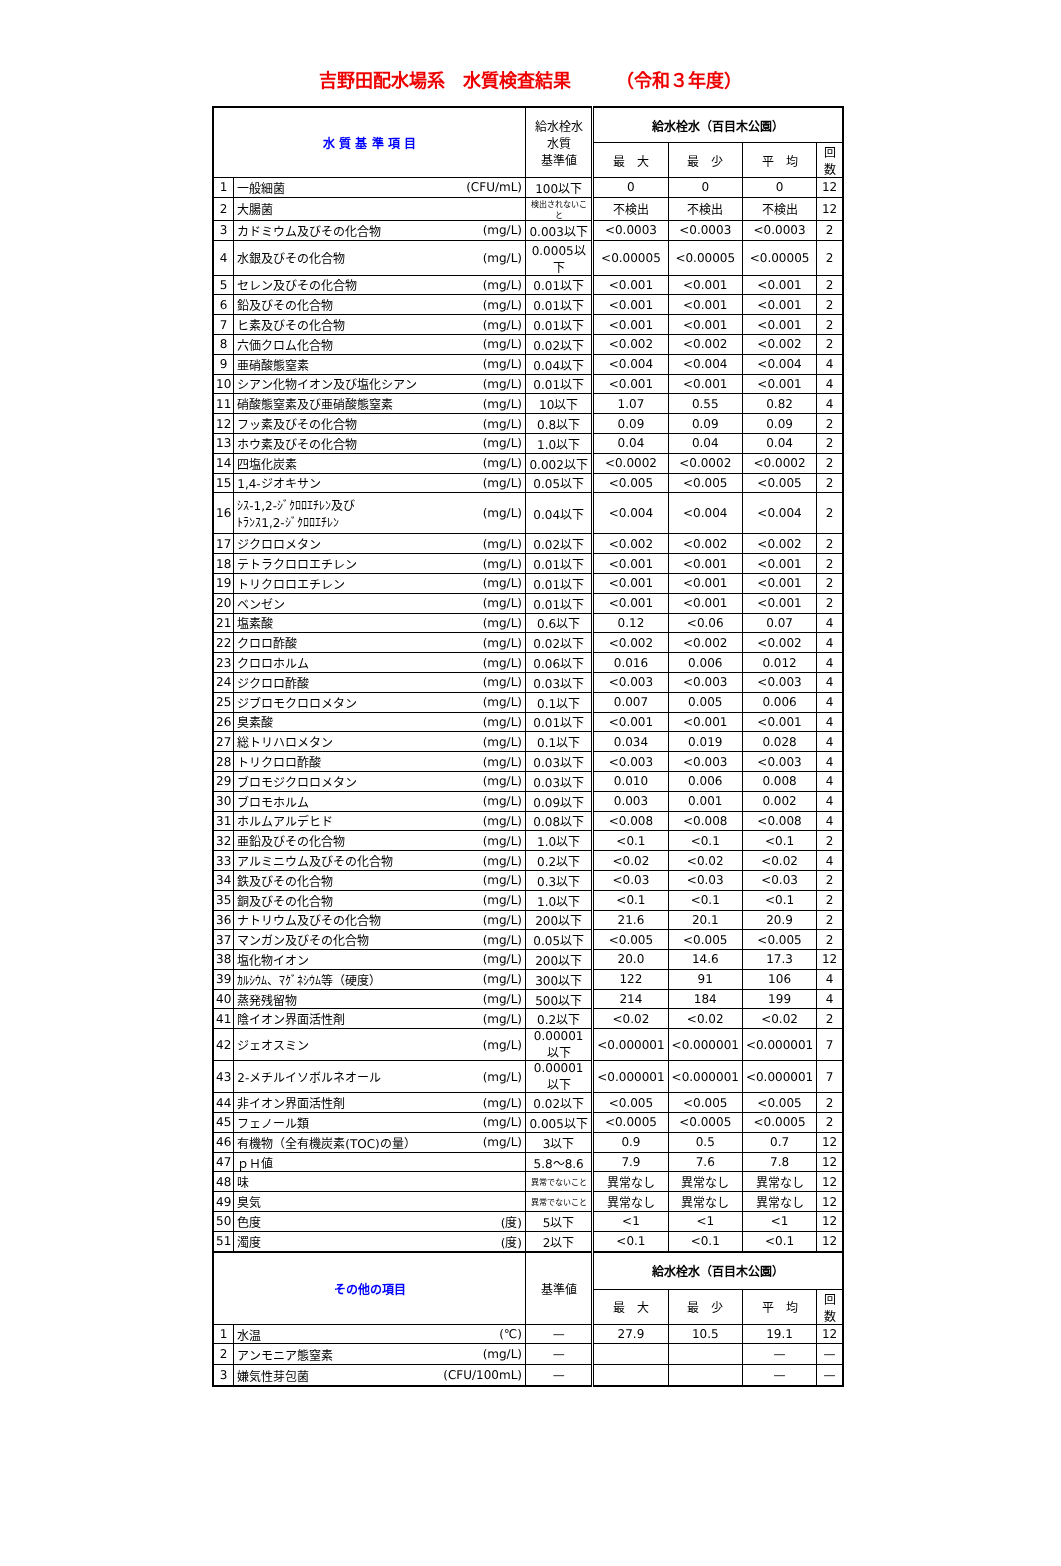吉野田配水場系　水質検査結果　　　（令和３年度）
| 水 質 基 準 項 目 | | | 給水栓水 水質 基準値 | 給水栓水（百目木公園） | | | |
| --- | --- | --- | --- | --- | --- | --- | --- |
| | | | | 最 大 | 最 少 | 平 均 | 回数 |
| 1 | 一般細菌 | (CFU/mL) | 100以下 | 0 | 0 | 0 | 12 |
| 2 | 大腸菌 | | 検出されないこと | 不検出 | 不検出 | 不検出 | 12 |
| 3 | カドミウム及びその化合物 | (mg/L) | 0.003以下 | <0.0003 | <0.0003 | <0.0003 | 2 |
| 4 | 水銀及びその化合物 | (mg/L) | 0.0005以下 | <0.00005 | <0.00005 | <0.00005 | 2 |
| 5 | セレン及びその化合物 | (mg/L) | 0.01以下 | <0.001 | <0.001 | <0.001 | 2 |
| 6 | 鉛及びその化合物 | (mg/L) | 0.01以下 | <0.001 | <0.001 | <0.001 | 2 |
| 7 | ヒ素及びその化合物 | (mg/L) | 0.01以下 | <0.001 | <0.001 | <0.001 | 2 |
| 8 | 六価クロム化合物 | (mg/L) | 0.02以下 | <0.002 | <0.002 | <0.002 | 2 |
| 9 | 亜硝酸態窒素 | (mg/L) | 0.04以下 | <0.004 | <0.004 | <0.004 | 4 |
| 10 | シアン化物イオン及び塩化シアン | (mg/L) | 0.01以下 | <0.001 | <0.001 | <0.001 | 4 |
| 11 | 硝酸態窒素及び亜硝酸態窒素 | (mg/L) | 10以下 | 1.07 | 0.55 | 0.82 | 4 |
| 12 | フッ素及びその化合物 | (mg/L) | 0.8以下 | 0.09 | 0.09 | 0.09 | 2 |
| 13 | ホウ素及びその化合物 | (mg/L) | 1.0以下 | 0.04 | 0.04 | 0.04 | 2 |
| 14 | 四塩化炭素 | (mg/L) | 0.002以下 | <0.0002 | <0.0002 | <0.0002 | 2 |
| 15 | 1,4-ジオキサン | (mg/L) | 0.05以下 | <0.005 | <0.005 | <0.005 | 2 |
| 16 | ｼｽ-1,2-ｼﾞｸﾛﾛｴﾁﾚﾝ及び ﾄﾗﾝｽ1,2-ｼﾞｸﾛﾛｴﾁﾚﾝ | (mg/L) | 0.04以下 | <0.004 | <0.004 | <0.004 | 2 |
| 17 | ジクロロメタン | (mg/L) | 0.02以下 | <0.002 | <0.002 | <0.002 | 2 |
| 18 | テトラクロロエチレン | (mg/L) | 0.01以下 | <0.001 | <0.001 | <0.001 | 2 |
| 19 | トリクロロエチレン | (mg/L) | 0.01以下 | <0.001 | <0.001 | <0.001 | 2 |
| 20 | ベンゼン | (mg/L) | 0.01以下 | <0.001 | <0.001 | <0.001 | 2 |
| 21 | 塩素酸 | (mg/L) | 0.6以下 | 0.12 | <0.06 | 0.07 | 4 |
| 22 | クロロ酢酸 | (mg/L) | 0.02以下 | <0.002 | <0.002 | <0.002 | 4 |
| 23 | クロロホルム | (mg/L) | 0.06以下 | 0.016 | 0.006 | 0.012 | 4 |
| 24 | ジクロロ酢酸 | (mg/L) | 0.03以下 | <0.003 | <0.003 | <0.003 | 4 |
| 25 | ジブロモクロロメタン | (mg/L) | 0.1以下 | 0.007 | 0.005 | 0.006 | 4 |
| 26 | 臭素酸 | (mg/L) | 0.01以下 | <0.001 | <0.001 | <0.001 | 4 |
| 27 | 総トリハロメタン | (mg/L) | 0.1以下 | 0.034 | 0.019 | 0.028 | 4 |
| 28 | トリクロロ酢酸 | (mg/L) | 0.03以下 | <0.003 | <0.003 | <0.003 | 4 |
| 29 | ブロモジクロロメタン | (mg/L) | 0.03以下 | 0.010 | 0.006 | 0.008 | 4 |
| 30 | ブロモホルム | (mg/L) | 0.09以下 | 0.003 | 0.001 | 0.002 | 4 |
| 31 | ホルムアルデヒド | (mg/L) | 0.08以下 | <0.008 | <0.008 | <0.008 | 4 |
| 32 | 亜鉛及びその化合物 | (mg/L) | 1.0以下 | <0.1 | <0.1 | <0.1 | 2 |
| 33 | アルミニウム及びその化合物 | (mg/L) | 0.2以下 | <0.02 | <0.02 | <0.02 | 4 |
| 34 | 鉄及びその化合物 | (mg/L) | 0.3以下 | <0.03 | <0.03 | <0.03 | 2 |
| 35 | 銅及びその化合物 | (mg/L) | 1.0以下 | <0.1 | <0.1 | <0.1 | 2 |
| 36 | ナトリウム及びその化合物 | (mg/L) | 200以下 | 21.6 | 20.1 | 20.9 | 2 |
| 37 | マンガン及びその化合物 | (mg/L) | 0.05以下 | <0.005 | <0.005 | <0.005 | 2 |
| 38 | 塩化物イオン | (mg/L) | 200以下 | 20.0 | 14.6 | 17.3 | 12 |
| 39 | ｶﾙｼｳﾑ、ﾏｸﾞﾈｼｳﾑ等（硬度） | (mg/L) | 300以下 | 122 | 91 | 106 | 4 |
| 40 | 蒸発残留物 | (mg/L) | 500以下 | 214 | 184 | 199 | 4 |
| 41 | 陰イオン界面活性剤 | (mg/L) | 0.2以下 | <0.02 | <0.02 | <0.02 | 2 |
| 42 | ジェオスミン | (mg/L) | 0.00001以下 | <0.000001 | <0.000001 | <0.000001 | 7 |
| 43 | 2-メチルイソボルネオール | (mg/L) | 0.00001以下 | <0.000001 | <0.000001 | <0.000001 | 7 |
| 44 | 非イオン界面活性剤 | (mg/L) | 0.02以下 | <0.005 | <0.005 | <0.005 | 2 |
| 45 | フェノール類 | (mg/L) | 0.005以下 | <0.0005 | <0.0005 | <0.0005 | 2 |
| 46 | 有機物（全有機炭素(TOC)の量） | (mg/L) | 3以下 | 0.9 | 0.5 | 0.7 | 12 |
| 47 | ｐＨ値 | | 5.8～8.6 | 7.9 | 7.6 | 7.8 | 12 |
| 48 | 味 | | 異常でないこと | 異常なし | 異常なし | 異常なし | 12 |
| 49 | 臭気 | | 異常でないこと | 異常なし | 異常なし | 異常なし | 12 |
| 50 | 色度 | (度) | 5以下 | <1 | <1 | <1 | 12 |
| 51 | 濁度 | (度) | 2以下 | <0.1 | <0.1 | <0.1 | 12 |
| その他の項目 | | | 基準値 | 給水栓水（百目木公園） | | | |
| | | | | 最 大 | 最 少 | 平 均 | 回数 |
| 1 | 水温 | (℃) | — | 27.9 | 10.5 | 19.1 | 12 |
| 2 | アンモニア態窒素 | (mg/L) | — | | | — | — |
| 3 | 嫌気性芽包菌 | (CFU/100mL) | — | | | — | — |